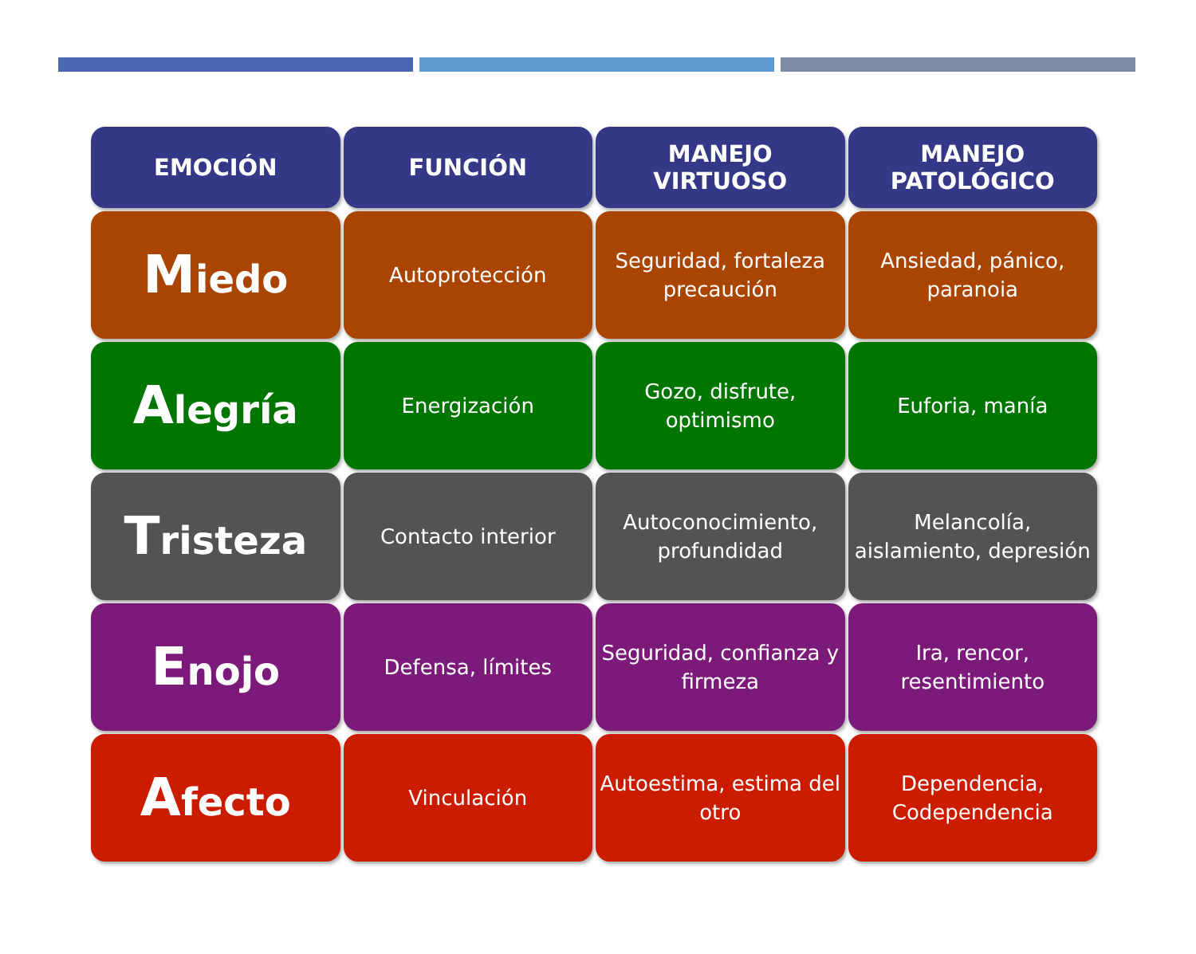| EMOCIÓN | FUNCIÓN | MANEJO VIRTUOSO | MANEJO PATOLÓGICO |
| --- | --- | --- | --- |
| M iedo | Autoprotección | Seguridad, fortaleza precaución | Ansiedad, pánico, paranoia |
| A legría | Energización | Gozo, disfrute, optimismo | Euforia, manía |
| T risteza | Contacto interior | Autoconocimiento, profundidad | Melancolía, aislamiento, depresión |
| E nojo | Defensa, límites | Seguridad, confianza y firmeza | Ira, rencor, resentimiento |
| A fecto | Vinculación | Autoestima, estima del otro | Dependencia, Codependencia |